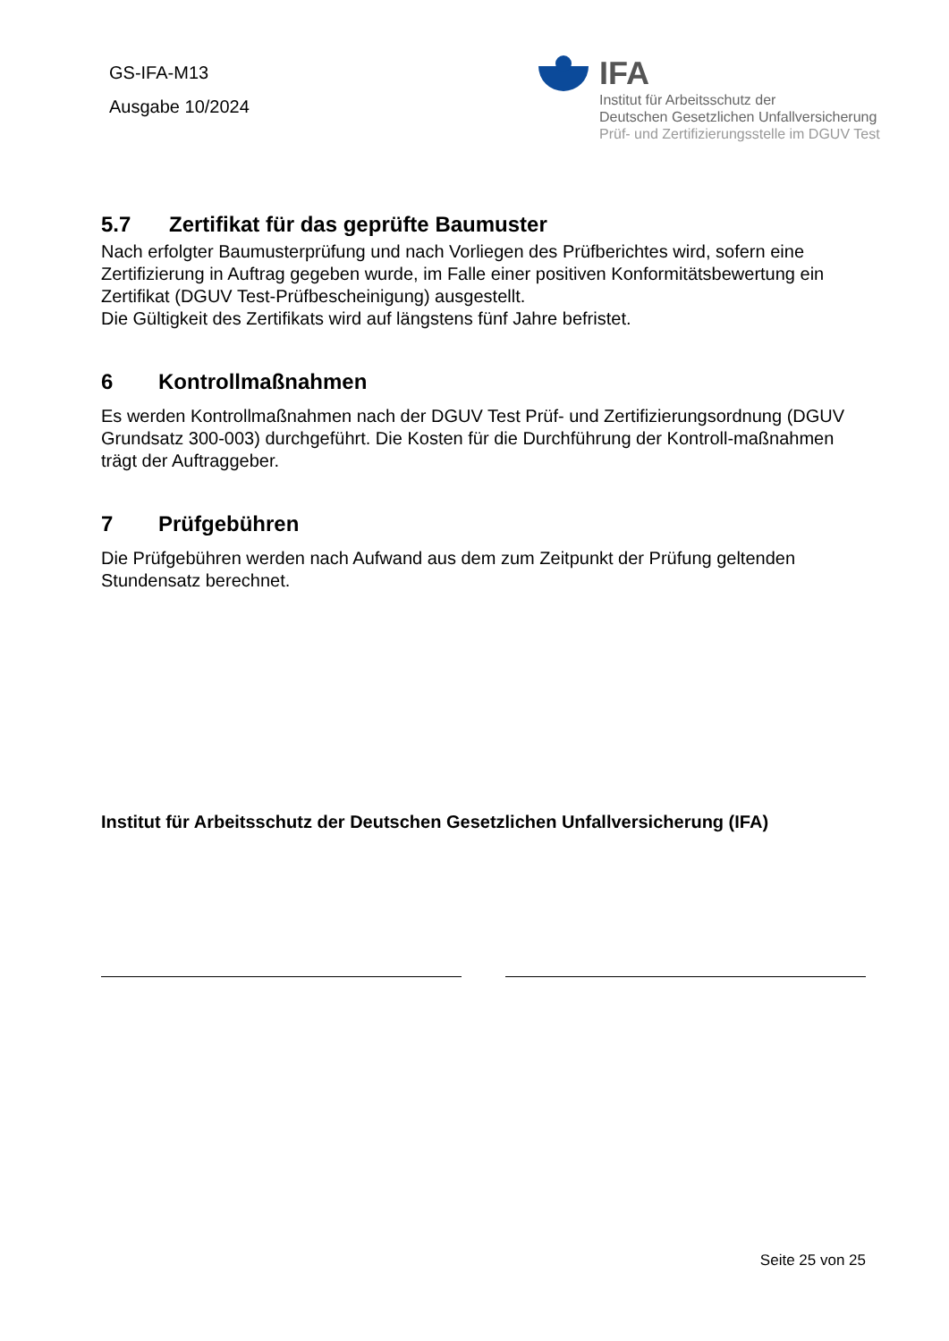GS-IFA-M13
Ausgabe 10/2024
IFA
Institut für Arbeitsschutz der
Deutschen Gesetzlichen Unfallversicherung
Prüf- und Zertifizierungsstelle im DGUV Test
5.7 Zertifikat für das geprüfte Baumuster
Nach erfolgter Baumusterprüfung und nach Vorliegen des Prüfberichtes wird, sofern eine Zertifizierung in Auftrag gegeben wurde, im Falle einer positiven Konformitätsbewertung ein Zertifikat (DGUV Test-Prüfbescheinigung) ausgestellt.
Die Gültigkeit des Zertifikats wird auf längstens fünf Jahre befristet.
6 Kontrollmaßnahmen
Es werden Kontrollmaßnahmen nach der DGUV Test Prüf- und Zertifizierungsordnung (DGUV Grundsatz 300-003) durchgeführt. Die Kosten für die Durchführung der Kontroll-maßnahmen trägt der Auftraggeber.
7 Prüfgebühren
Die Prüfgebühren werden nach Aufwand aus dem zum Zeitpunkt der Prüfung geltenden Stundensatz berechnet.
Institut für Arbeitsschutz der Deutschen Gesetzlichen Unfallversicherung (IFA)
Seite 25 von 25